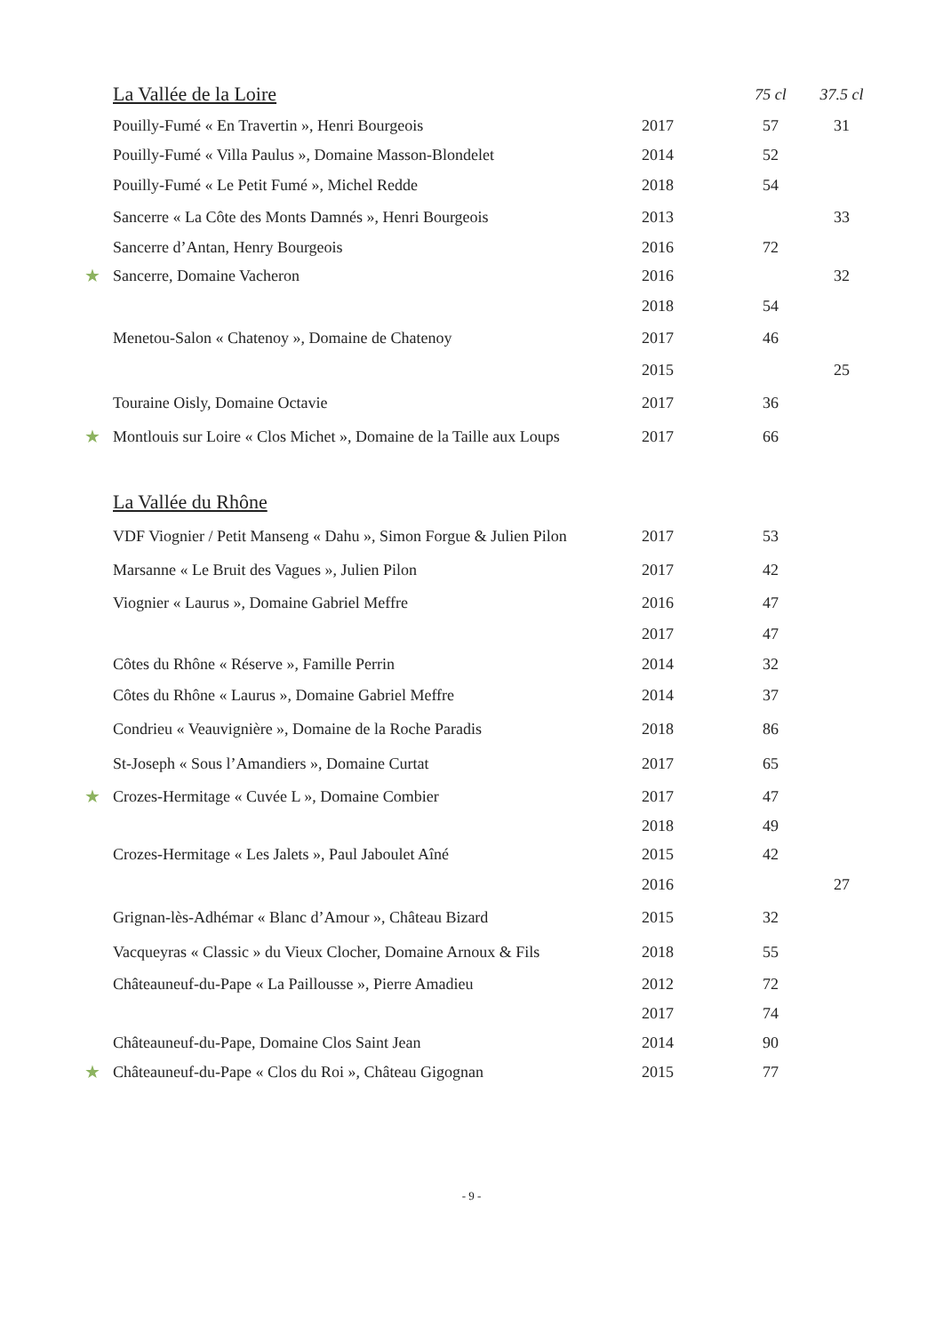| | La Vallée de la Loire | | 75 cl | 37.5 cl |
| | Pouilly-Fumé « En Travertin », Henri Bourgeois | 2017 | 57 | 31 |
| | Pouilly-Fumé « Villa Paulus », Domaine Masson-Blondelet | 2014 | 52 | |
| | Pouilly-Fumé « Le Petit Fumé », Michel Redde | 2018 | 54 | |
| | Sancerre « La Côte des Monts Damnés », Henri Bourgeois | 2013 | | 33 |
| | Sancerre d’Antan, Henry Bourgeois | 2016 | 72 | |
| ★ | Sancerre, Domaine Vacheron | 2016 | | 32 |
| | | 2018 | 54 | |
| | Menetou-Salon « Chatenoy », Domaine de Chatenoy | 2017 | 46 | |
| | | 2015 | | 25 |
| | Touraine Oisly, Domaine Octavie | 2017 | 36 | |
| ★ | Montlouis sur Loire « Clos Michet », Domaine de la Taille aux Loups | 2017 | 66 | |
| | La Vallée du Rhône | | | |
| | VDF Viognier / Petit Manseng « Dahu », Simon Forgue & Julien Pilon | 2017 | 53 | |
| | Marsanne « Le Bruit des Vagues », Julien Pilon | 2017 | 42 | |
| | Viognier « Laurus », Domaine Gabriel Meffre | 2016 | 47 | |
| | | 2017 | 47 | |
| | Côtes du Rhône « Réserve », Famille Perrin | 2014 | 32 | |
| | Côtes du Rhône « Laurus », Domaine Gabriel Meffre | 2014 | 37 | |
| | Condrieu « Veauvignière », Domaine de la Roche Paradis | 2018 | 86 | |
| | St-Joseph « Sous l’Amandiers », Domaine Curtat | 2017 | 65 | |
| ★ | Crozes-Hermitage « Cuvée L », Domaine Combier | 2017 | 47 | |
| | | 2018 | 49 | |
| | Crozes-Hermitage « Les Jalets », Paul Jaboulet Aîné | 2015 | 42 | |
| | | 2016 | | 27 |
| | Grignan-lès-Adhémar « Blanc d’Amour », Château Bizard | 2015 | 32 | |
| | Vacqueyras « Classic » du Vieux Clocher, Domaine Arnoux & Fils | 2018 | 55 | |
| | Châteauneuf-du-Pape « La Paillousse », Pierre Amadieu | 2012 | 72 | |
| | | 2017 | 74 | |
| | Châteauneuf-du-Pape, Domaine Clos Saint Jean | 2014 | 90 | |
| ★ | Châteauneuf-du-Pape « Clos du Roi », Château Gigognan | 2015 | 77 | |
- 9 -